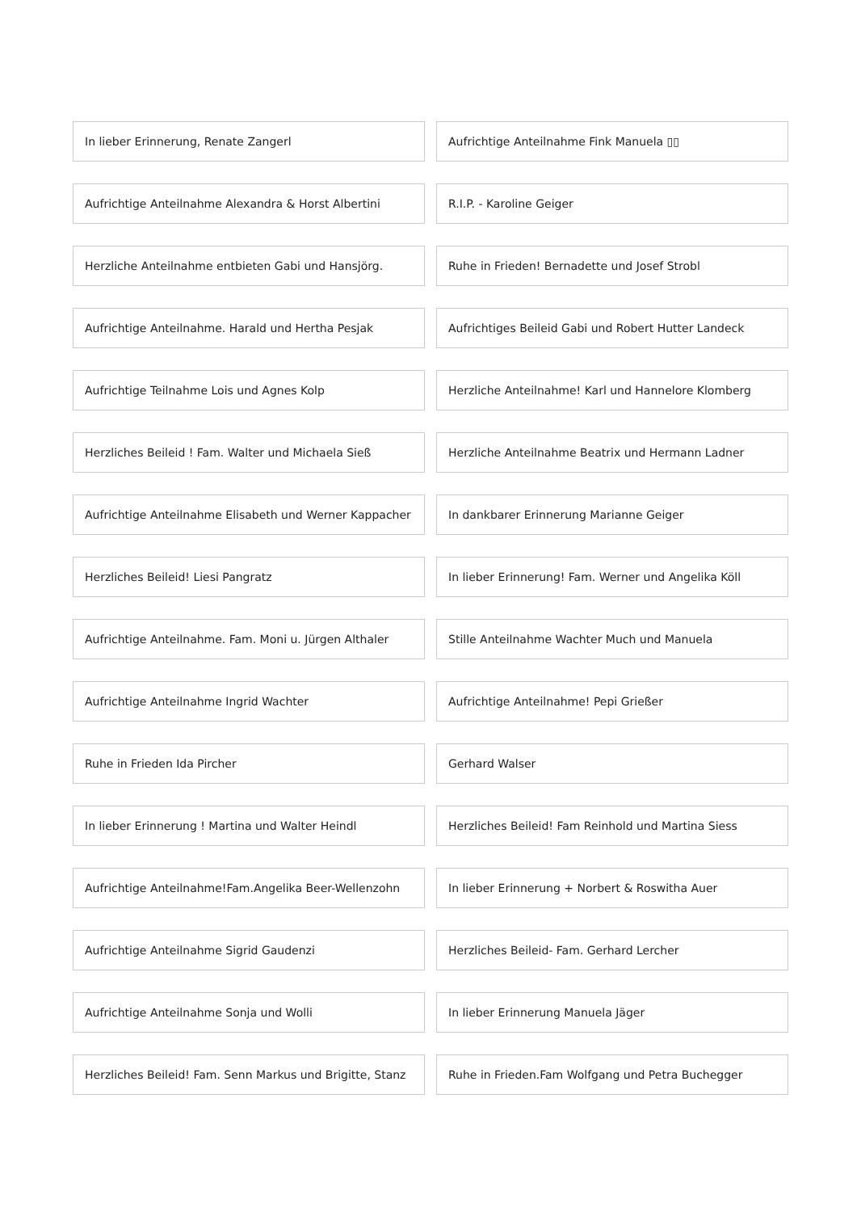In lieber Erinnerung, Renate Zangerl
Aufrichtige Anteilnahme Fink Manuela ▯▯
Aufrichtige Anteilnahme Alexandra & Horst Albertini
R.I.P. - Karoline Geiger
Herzliche Anteilnahme entbieten Gabi und Hansjörg.
Ruhe in Frieden! Bernadette und Josef Strobl
Aufrichtige Anteilnahme. Harald und Hertha Pesjak
Aufrichtiges Beileid Gabi und Robert Hutter Landeck
Aufrichtige Teilnahme Lois und Agnes Kolp
Herzliche Anteilnahme! Karl und Hannelore Klomberg
Herzliches Beileid ! Fam. Walter und Michaela Sieß
Herzliche Anteilnahme Beatrix und Hermann Ladner
Aufrichtige Anteilnahme Elisabeth und Werner Kappacher
In dankbarer Erinnerung Marianne Geiger
Herzliches Beileid! Liesi Pangratz
In lieber Erinnerung! Fam. Werner und Angelika Köll
Aufrichtige Anteilnahme. Fam. Moni u. Jürgen Althaler
Stille Anteilnahme Wachter Much und Manuela
Aufrichtige Anteilnahme Ingrid Wachter
Aufrichtige Anteilnahme! Pepi Grießer
Ruhe in Frieden Ida Pircher
Gerhard Walser
In lieber Erinnerung ! Martina und Walter Heindl
Herzliches Beileid! Fam Reinhold und Martina Siess
Aufrichtige Anteilnahme!Fam.Angelika Beer-Wellenzohn
In lieber Erinnerung + Norbert & Roswitha Auer
Aufrichtige Anteilnahme Sigrid Gaudenzi
Herzliches Beileid- Fam. Gerhard Lercher
Aufrichtige Anteilnahme Sonja und Wolli
In lieber Erinnerung Manuela Jäger
Herzliches Beileid! Fam. Senn Markus und Brigitte, Stanz
Ruhe in Frieden.Fam Wolfgang und Petra Buchegger